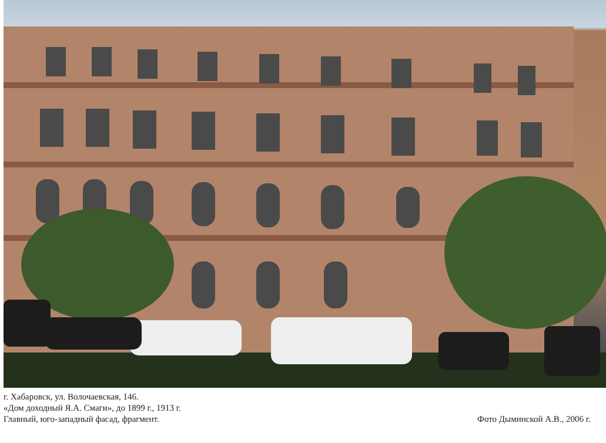г. Хабаровск, ул. Волочаевская, 146.
«Дом доходный Я.А. Смаги», до 1899 г., 1913 г.
Главный, юго-западный фасад, фрагмент.
Фото Дыминской А.В., 2006 г.